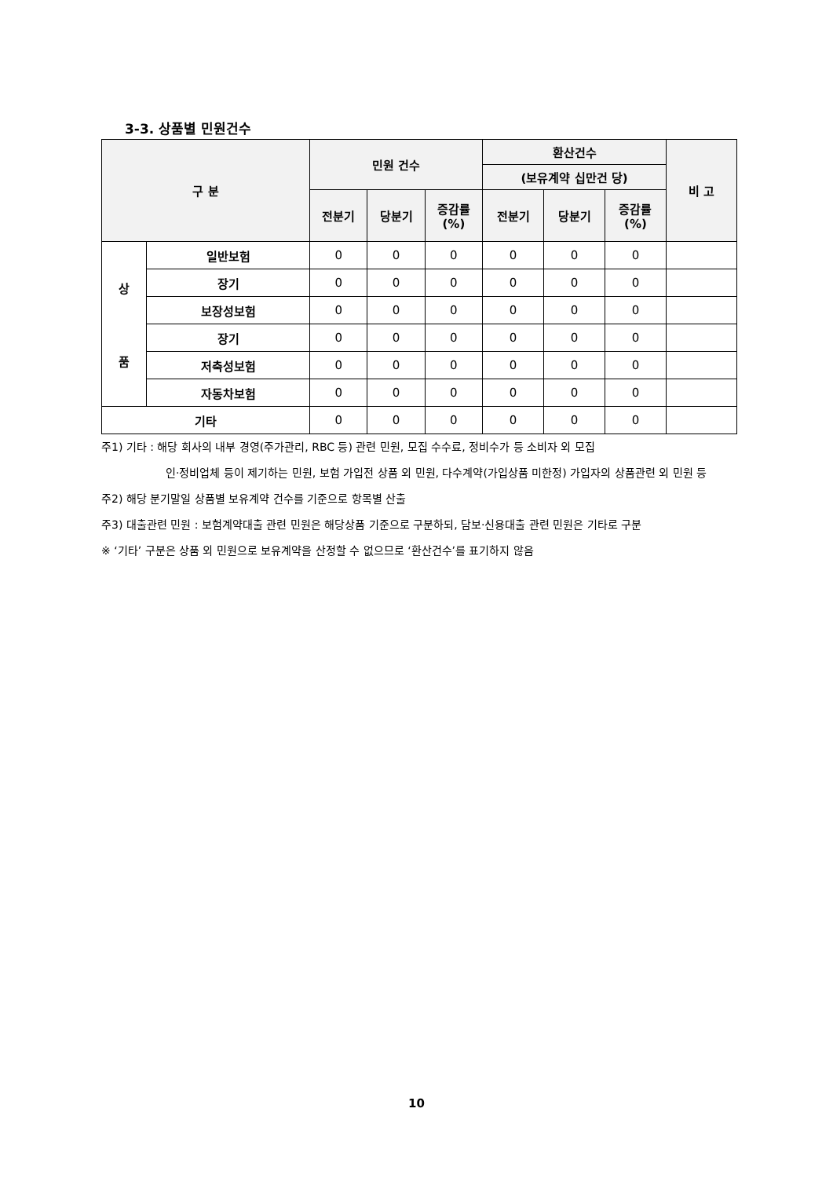3-3. 상품별 민원건수
| 구 분 | | 민원 건수 | | | 환산건수 | | | 비 고 |
| --- | --- | --- | --- | --- | --- | --- | --- | --- |
| | | | | | (보유계약 십만건 당) | | | |
| | | 전분기 | 당분기 | 증감률 (%) | 전분기 | 당분기 | 증감률 (%) | |
| 상 품 | 일반보험 | 0 | 0 | 0 | 0 | 0 | 0 | |
| | 장기 | 0 | 0 | 0 | 0 | 0 | 0 | |
| | 보장성보험 | 0 | 0 | 0 | 0 | 0 | 0 | |
| | 장기 | 0 | 0 | 0 | 0 | 0 | 0 | |
| | 저축성보험 | 0 | 0 | 0 | 0 | 0 | 0 | |
| | 자동차보험 | 0 | 0 | 0 | 0 | 0 | 0 | |
| 기타 | | 0 | 0 | 0 | 0 | 0 | 0 | |
주1) 기타 : 해당 회사의 내부 경영(주가관리, RBC 등) 관련 민원, 모집 수수료, 정비수가 등 소비자 외 모집
인·정비업체 등이 제기하는 민원, 보험 가입전 상품 외 민원, 다수계약(가입상품 미한정) 가입자의 상품관련 외 민원 등
주2) 해당 분기말일 상품별 보유계약 건수를 기준으로 항목별 산출
주3) 대출관련 민원 : 보험계약대출 관련 민원은 해당상품 기준으로 구분하되, 담보·신용대출 관련 민원은 기타로 구분
※ ‘기타’ 구분은 상품 외 민원으로 보유계약을 산정할 수 없으므로 ‘환산건수’를 표기하지 않음
10